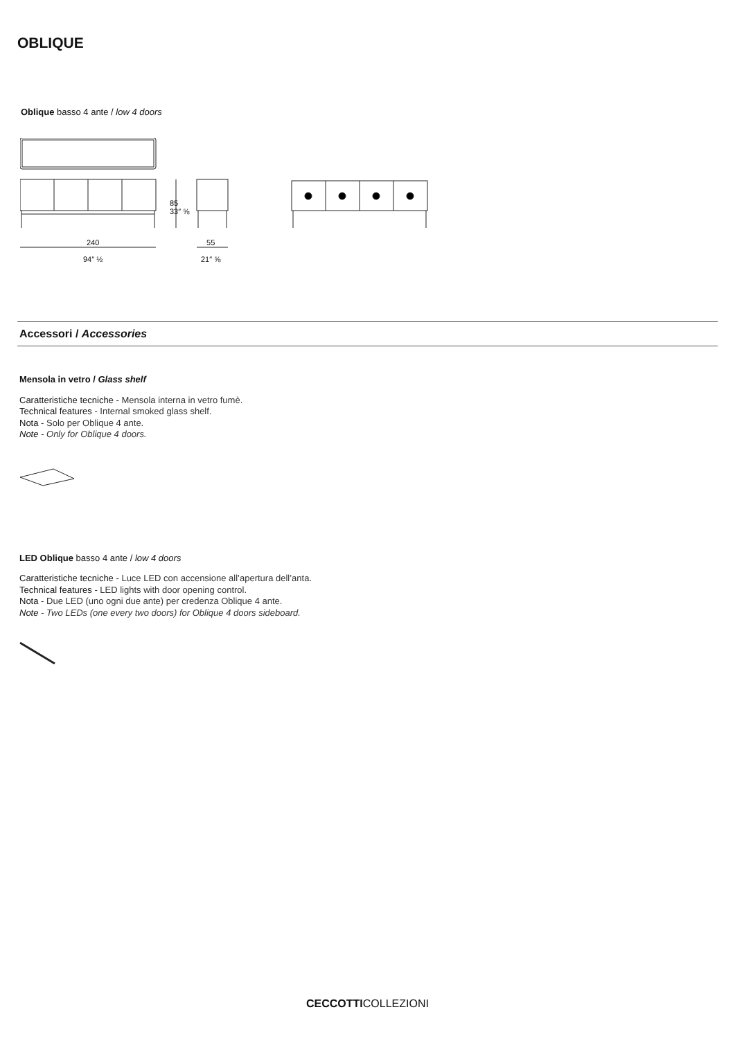OBLIQUE
Oblique basso 4 ante / low 4 doors
85
33″ ⅝
240
94″ ½
55
21″ ⅝
Accessori / Accessories
Mensola in vetro / Glass shelf
Caratteristiche tecniche - Mensola interna in vetro fumè.
Technical features - Internal smoked glass shelf.
Nota - Solo per Oblique 4 ante.
Note - Only for Oblique 4 doors.
LED Oblique basso 4 ante / low 4 doors
Caratteristiche tecniche - Luce LED con accensione all’apertura dell’anta.
Technical features - LED lights with door opening control.
Nota - Due LED (uno ogni due ante) per credenza Oblique 4 ante.
Note - Two LEDs (one every two doors) for Oblique 4 doors sideboard.
CECCOTTICOLLEZIONI